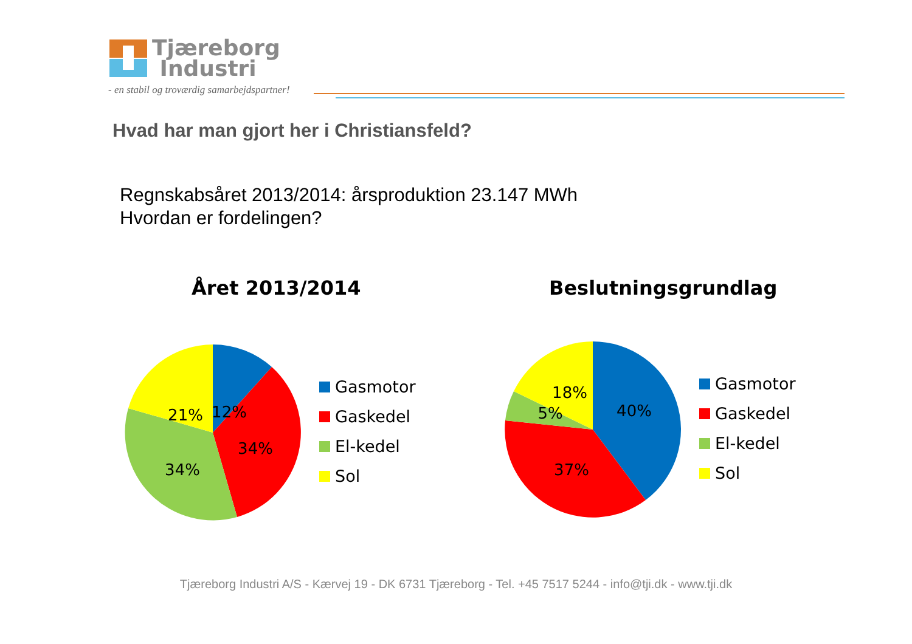Tjæreborg
Industri
- en stabil og troværdig samarbejdspartner!
Hvad har man gjort her i Christiansfeld?
Regnskabsåret 2013/2014: årsproduktion 23.147 MWh
Hvordan er fordelingen?
Året 2013/2014 Beslutningsgrundlag
12%
34%
34%
21%
Gasmotor
Gaskedel
El-kedel
Sol
40%
18%
5%
37%
Gasmotor
Gaskedel
El-kedel
Sol
Tjæreborg Industri A/S - Kærvej 19 - DK 6731 Tjæreborg - Tel. +45 7517 5244 - info@tji.dk - www.tji.dk